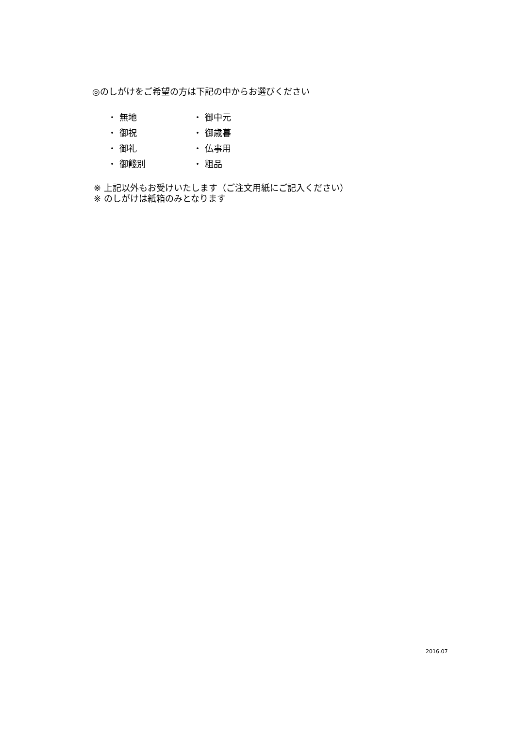◎のしがけをご希望の方は下記の中からお選びください
| ・ 無地 | ・ 御中元 |
| ・ 御祝 | ・ 御歳暮 |
| ・ 御礼 | ・ 仏事用 |
| ・ 御餞別 | ・ 粗品 |
※ 上記以外もお受けいたします（ご注文用紙にご記入ください）
※ のしがけは紙箱のみとなります
2016.07